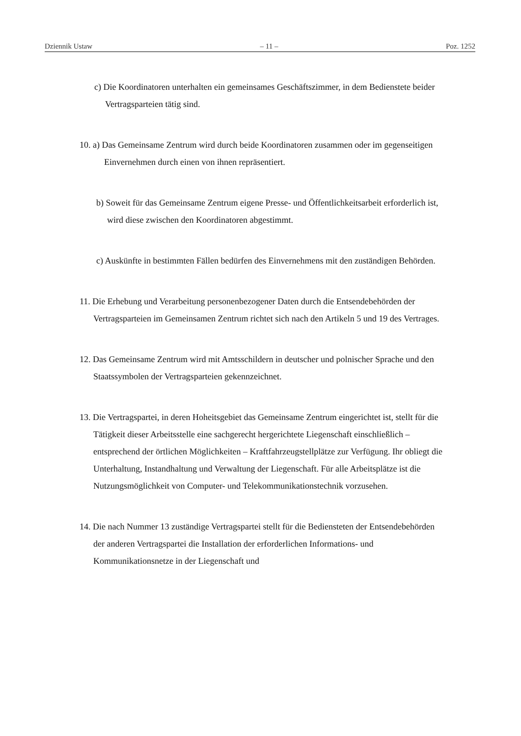Dziennik Ustaw – 11 – Poz. 1252
c) Die Koordinatoren unterhalten ein gemeinsames Geschäftszimmer, in dem Bedienstete beider Vertragsparteien tätig sind.
10. a) Das Gemeinsame Zentrum wird durch beide Koordinatoren zusammen oder im gegenseitigen Einvernehmen durch einen von ihnen repräsentiert.
b) Soweit für das Gemeinsame Zentrum eigene Presse- und Öffentlichkeitsarbeit erforderlich ist, wird diese zwischen den Koordinatoren abgestimmt.
c) Auskünfte in bestimmten Fällen bedürfen des Einvernehmens mit den zuständigen Behörden.
11. Die Erhebung und Verarbeitung personenbezogener Daten durch die Entsendebehörden der Vertragsparteien im Gemeinsamen Zentrum richtet sich nach den Artikeln 5 und 19 des Vertrages.
12. Das Gemeinsame Zentrum wird mit Amtsschildern in deutscher und polnischer Sprache und den Staatssymbolen der Vertragsparteien gekennzeichnet.
13. Die Vertragspartei, in deren Hoheitsgebiet das Gemeinsame Zentrum eingerichtet ist, stellt für die Tätigkeit dieser Arbeitsstelle eine sachgerecht hergerichtete Liegenschaft einschließlich – entsprechend der örtlichen Möglichkeiten – Kraftfahrzeugstellplätze zur Verfügung. Ihr obliegt die Unterhaltung, Instandhaltung und Verwaltung der Liegenschaft. Für alle Arbeitsplätze ist die Nutzungsmöglichkeit von Computer- und Telekommunikationstechnik vorzusehen.
14. Die nach Nummer 13 zuständige Vertragspartei stellt für die Bediensteten der Entsendebehörden der anderen Vertragspartei die Installation der erforderlichen Informations- und Kommunikationsnetze in der Liegenschaft und